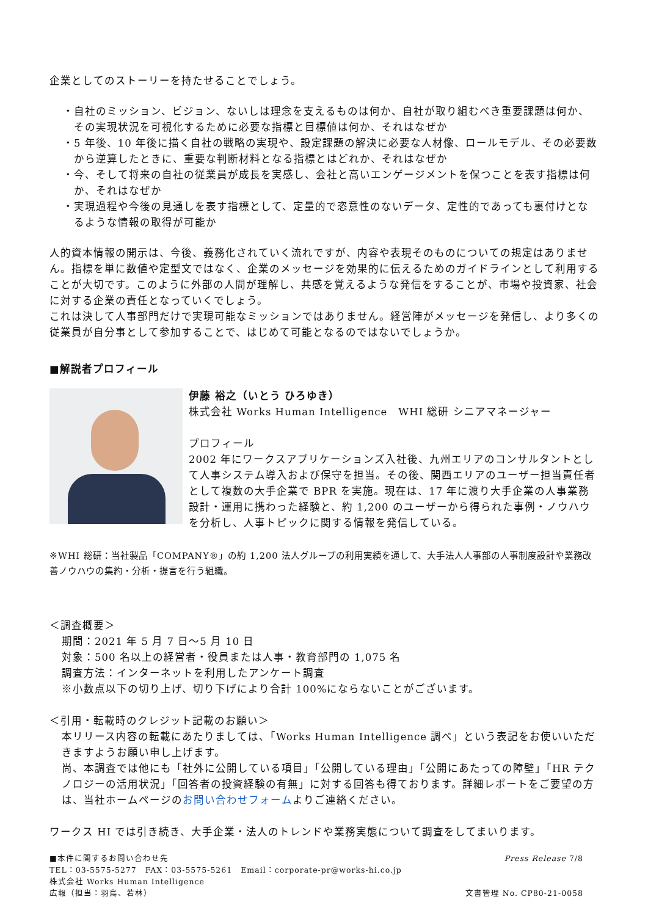企業としてのストーリーを持たせることでしょう。
・自社のミッション、ビジョン、ないしは理念を支えるものは何か、自社が取り組むべき重要課題は何か、その実現状況を可視化するために必要な指標と目標値は何か、それはなぜか
・5 年後、10 年後に描く自社の戦略の実現や、設定課題の解決に必要な人材像、ロールモデル、その必要数から逆算したときに、重要な判断材料となる指標とはどれか、それはなぜか
・今、そして将来の自社の従業員が成長を実感し、会社と高いエンゲージメントを保つことを表す指標は何か、それはなぜか
・実現過程や今後の見通しを表す指標として、定量的で恣意性のないデータ、定性的であっても裏付けとなるような情報の取得が可能か
人的資本情報の開示は、今後、義務化されていく流れですが、内容や表現そのものについての規定はありません。指標を単に数値や定型文ではなく、企業のメッセージを効果的に伝えるためのガイドラインとして利用することが大切です。このように外部の人間が理解し、共感を覚えるような発信をすることが、市場や投資家、社会に対する企業の責任となっていくでしょう。
これは決して人事部門だけで実現可能なミッションではありません。経営陣がメッセージを発信し、より多くの従業員が自分事として参加することで、はじめて可能となるのではないでしょうか。
■解説者プロフィール
伊藤 裕之（いとう ひろゆき）
株式会社 Works Human Intelligence　WHI 総研 シニアマネージャー
プロフィール
2002 年にワークスアプリケーションズ入社後、九州エリアのコンサルタントとして人事システム導入および保守を担当。その後、関西エリアのユーザー担当責任者として複数の大手企業で BPR を実施。現在は、17 年に渡り大手企業の人事業務設計・運用に携わった経験と、約 1,200 のユーザーから得られた事例・ノウハウを分析し、人事トピックに関する情報を発信している。
※WHI 総研：当社製品「COMPANY®」の約 1,200 法人グループの利用実績を通して、大手法人人事部の人事制度設計や業務改善ノウハウの集約・分析・提言を行う組織。
＜調査概要＞
期間：2021 年 5 月 7 日～5 月 10 日
対象：500 名以上の経営者・役員または人事・教育部門の 1,075 名
調査方法：インターネットを利用したアンケート調査
※小数点以下の切り上げ、切り下げにより合計 100%にならないことがございます。
＜引用・転載時のクレジット記載のお願い＞
本リリース内容の転載にあたりましては、「Works Human Intelligence 調べ」という表記をお使いいただきますようお願い申し上げます。
尚、本調査では他にも「社外に公開している項目」「公開している理由」「公開にあたっての障壁」「HR テクノロジーの活用状況」「回答者の投資経験の有無」に対する回答も得ております。詳細レポートをご要望の方は、当社ホームページのお問い合わせフォームよりご連絡ください。
ワークス HI では引き続き、大手企業・法人のトレンドや業務実態について調査をしてまいります。
■本件に関するお問い合わせ先
TEL：03-5575-5277　FAX：03-5575-5261　Email：corporate-pr@works-hi.co.jp
株式会社 Works Human Intelligence
広報（担当：羽鳥、若林）
Press Release 7/8
文書管理 No. CP80-21-0058